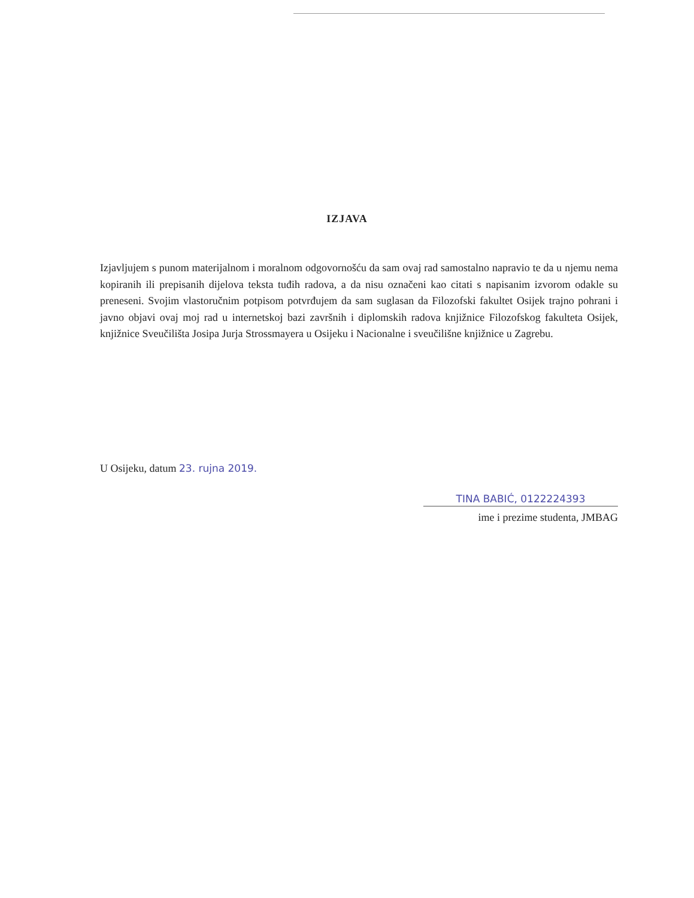IZJAVA
Izjavljujem s punom materijalnom i moralnom odgovornošću da sam ovaj rad samostalno napravio te da u njemu nema kopiranih ili prepisanih dijelova teksta tuđih radova, a da nisu označeni kao citati s napisanim izvorom odakle su preneseni. Svojim vlastoručnim potpisom potvrđujem da sam suglasan da Filozofski fakultet Osijek trajno pohrani i javno objavi ovaj moj rad u internetskoj bazi završnih i diplomskih radova knjižnice Filozofskog fakulteta Osijek, knjižnice Sveučilišta Josipa Jurja Strossmayera u Osijeku i Nacionalne i sveučilišne knjižnice u Zagrebu.
U Osijeku, datum 23. rujna 2019.
TINA BABIĆ, 0122224393
ime i prezime studenta, JMBAG